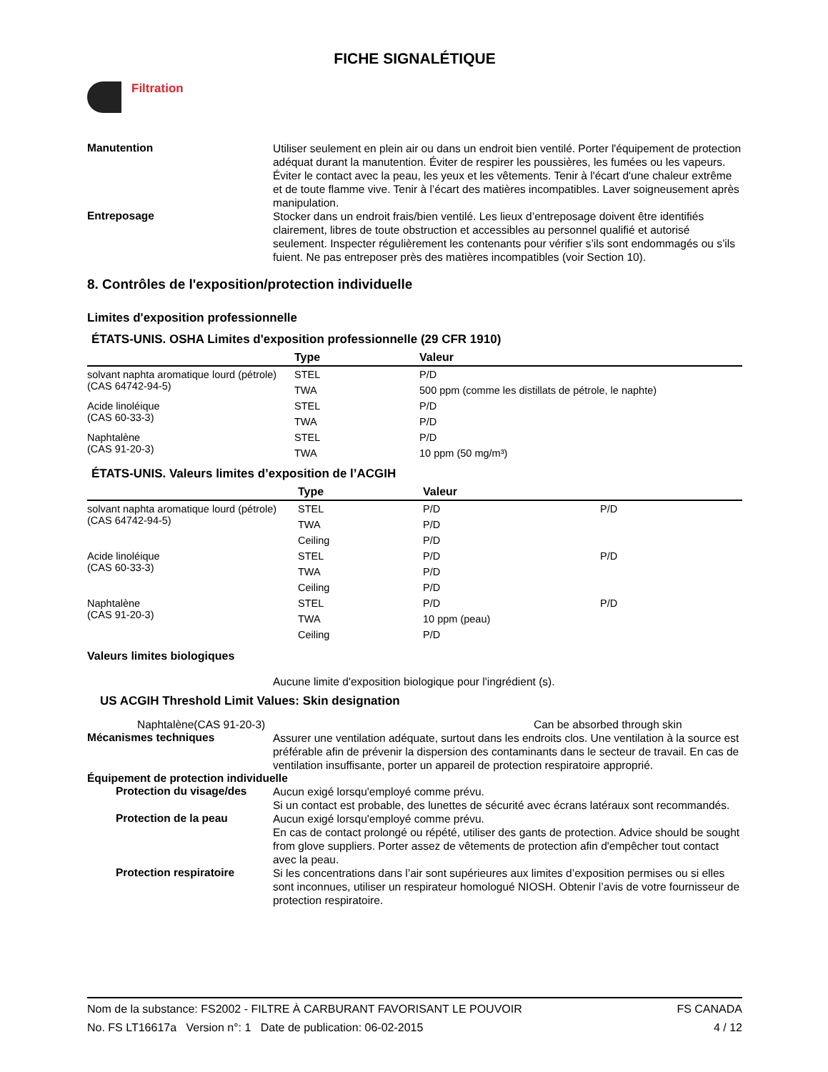FICHE SIGNALÉTIQUE
Filtration
Manutention
Utiliser seulement en plein air ou dans un endroit bien ventilé. Porter l'équipement de protection adéquat durant la manutention. Éviter de respirer les poussières, les fumées ou les vapeurs. Éviter le contact avec la peau, les yeux et les vêtements. Tenir à l'écart d'une chaleur extrême et de toute flamme vive. Tenir à l’écart des matières incompatibles. Laver soigneusement après manipulation.
Entreposage
Stocker dans un endroit frais/bien ventilé. Les lieux d’entreposage doivent être identifiés clairement, libres de toute obstruction et accessibles au personnel qualifié et autorisé seulement. Inspecter régulièrement les contenants pour vérifier s’ils sont endommagés ou s’ils fuient. Ne pas entreposer près des matières incompatibles (voir Section 10).
8. Contrôles de l'exposition/protection individuelle
Limites d'exposition professionnelle
ÉTATS-UNIS. OSHA Limites d'exposition professionnelle (29 CFR 1910)
| | Type | Valeur |
| --- | --- | --- |
| solvant naphta aromatique lourd (pétrole) (CAS 64742-94-5) | STEL | P/D |
| | TWA | 500 ppm (comme les distillats de pétrole, le naphte) |
| Acide linoléique (CAS 60-33-3) | STEL | P/D |
| | TWA | P/D |
| Naphtalène (CAS 91-20-3) | STEL | P/D |
| | TWA | 10 ppm (50 mg/m³) |
ÉTATS-UNIS. Valeurs limites d’exposition de l’ACGIH
| | Type | Valeur | |
| --- | --- | --- | --- |
| solvant naphta aromatique lourd (pétrole) (CAS 64742-94-5) | STEL | P/D | P/D |
| | TWA | P/D | |
| | Ceiling | P/D | |
| Acide linoléique (CAS 60-33-3) | STEL | P/D | P/D |
| | TWA | P/D | |
| | Ceiling | P/D | |
| Naphtalène (CAS 91-20-3) | STEL | P/D | P/D |
| | TWA | 10 ppm (peau) | |
| | Ceiling | P/D | |
Valeurs limites biologiques
Aucune limite d'exposition biologique pour l'ingrédient (s).
US ACGIH Threshold Limit Values: Skin designation
Naphtalène(CAS 91-20-3) Can be absorbed through skin
Mécanismes techniques
Assurer une ventilation adéquate, surtout dans les endroits clos. Une ventilation à la source est préférable afin de prévenir la dispersion des contaminants dans le secteur de travail. En cas de ventilation insuffisante, porter un appareil de protection respiratoire approprié.
Équipement de protection individuelle
Protection du visage/des
Aucun exigé lorsqu'employé comme prévu.
Si un contact est probable, des lunettes de sécurité avec écrans latéraux sont recommandés.
Protection de la peau
Aucun exigé lorsqu'employé comme prévu.
En cas de contact prolongé ou répété, utiliser des gants de protection. Advice should be sought from glove suppliers. Porter assez de vêtements de protection afin d'empêcher tout contact avec la peau.
Protection respiratoire
Si les concentrations dans l’air sont supérieures aux limites d’exposition permises ou si elles sont inconnues, utiliser un respirateur homologué NIOSH. Obtenir l’avis de votre fournisseur de protection respiratoire.
Nom de la substance: FS2002 - FILTRE À CARBURANT FAVORISANT LE POUVOIR FS CANADA
No. FS LT16617a Version n°: 1 Date de publication: 06-02-2015 4 / 12